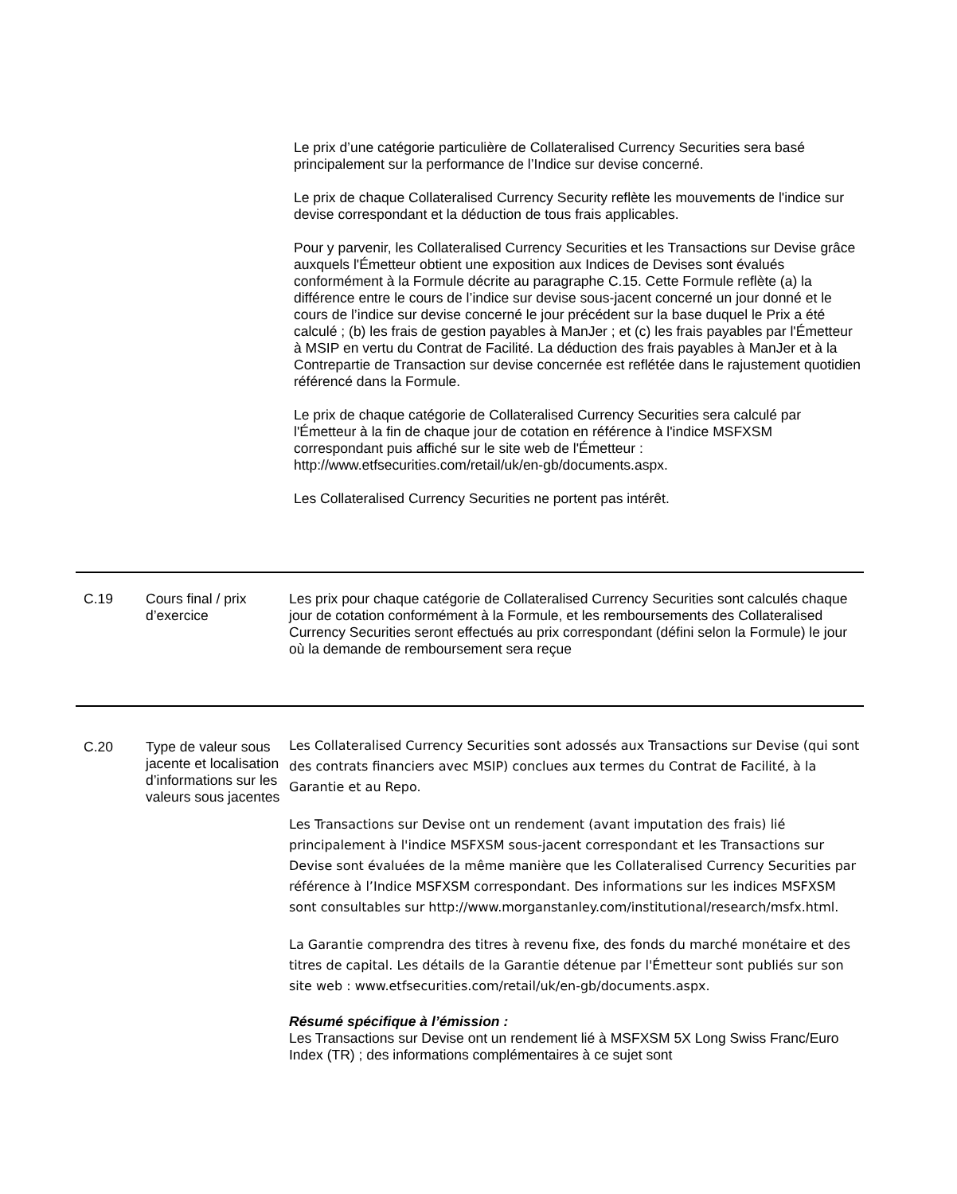| | | Le prix d’une catégorie particulière de Collateralised Currency Securities sera basé principalement sur la performance de l’Indice sur devise concerné. Le prix de chaque Collateralised Currency Security reflète les mouvements de l'indice sur devise correspondant et la déduction de tous frais applicables. Pour y parvenir, les Collateralised Currency Securities et les Transactions sur Devise grâce auxquels l'Émetteur obtient une exposition aux Indices de Devises sont évalués conformément à la Formule décrite au paragraphe C.15. Cette Formule reflète (a) la différence entre le cours de l’indice sur devise sous-jacent concerné un jour donné et le cours de l’indice sur devise concerné le jour précédent sur la base duquel le Prix a été calculé ; (b) les frais de gestion payables à ManJer ; et (c) les frais payables par l'Émetteur à MSIP en vertu du Contrat de Facilité. La déduction des frais payables à ManJer et à la Contrepartie de Transaction sur devise concernée est reflétée dans le rajustement quotidien référencé dans la Formule. Le prix de chaque catégorie de Collateralised Currency Securities sera calculé par l'Émetteur à la fin de chaque jour de cotation en référence à l'indice MSFXSM correspondant puis affiché sur le site web de l'Émetteur : http://www.etfsecurities.com/retail/uk/en-gb/documents.aspx. Les Collateralised Currency Securities ne portent pas intérêt. |
| C.19 | Cours final / prix d’exercice | Les prix pour chaque catégorie de Collateralised Currency Securities sont calculés chaque jour de cotation conformément à la Formule, et les remboursements des Collateralised Currency Securities seront effectués au prix correspondant (défini selon la Formule) le jour où la demande de remboursement sera reçue |
| C.20 | Type de valeur sous jacente et localisation d’informations sur les valeurs sous jacentes | Les Collateralised Currency Securities sont adossés aux Transactions sur Devise (qui sont des contrats financiers avec MSIP) conclues aux termes du Contrat de Facilité, à la Garantie et au Repo. Les Transactions sur Devise ont un rendement (avant imputation des frais) lié principalement à l'indice MSFXSM sous-jacent correspondant et les Transactions sur Devise sont évaluées de la même manière que les Collateralised Currency Securities par référence à l’Indice MSFXSM correspondant. Des informations sur les indices MSFXSM sont consultables sur http://www.morganstanley.com/institutional/research/msfx.html. La Garantie comprendra des titres à revenu fixe, des fonds du marché monétaire et des titres de capital. Les détails de la Garantie détenue par l'Émetteur sont publiés sur son site web : www.etfsecurities.com/retail/uk/en-gb/documents.aspx. Résumé spécifique à l’émission : Les Transactions sur Devise ont un rendement lié à MSFXSM 5X Long Swiss Franc/Euro Index (TR) ; des informations complémentaires à ce sujet sont |